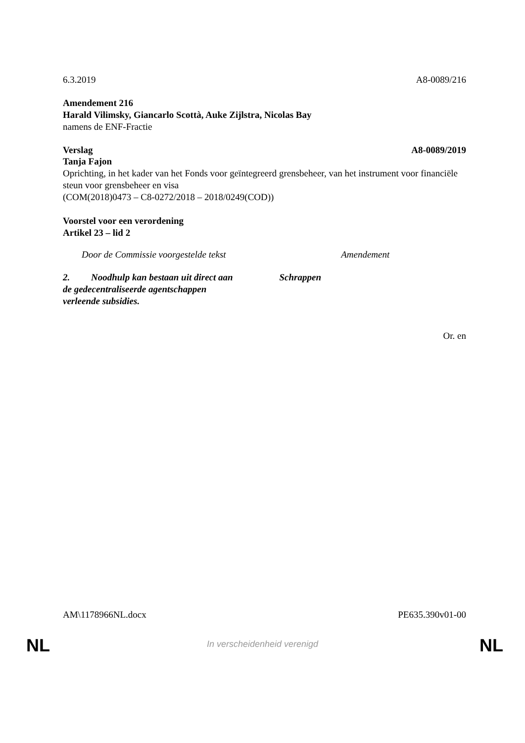6.3.2019 A8-0089/216
Amendement 216
Harald Vilimsky, Giancarlo Scottà, Auke Zijlstra, Nicolas Bay
namens de ENF-Fractie
Verslag A8-0089/2019
Tanja Fajon
Oprichting, in het kader van het Fonds voor geïntegreerd grensbeheer, van het instrument voor financiële steun voor grensbeheer en visa
(COM(2018)0473 – C8-0272/2018 – 2018/0249(COD))
Voorstel voor een verordening
Artikel 23 – lid 2
| Door de Commissie voorgestelde tekst | Amendement |
| --- | --- |
| 2. Noodhulp kan bestaan uit direct aan de gedecentraliseerde agentschappen verleende subsidies. | Schrappen |
Or. en
AM\1178966NL.docx PE635.390v01-00
NL
In verscheidenheid verenigd NL